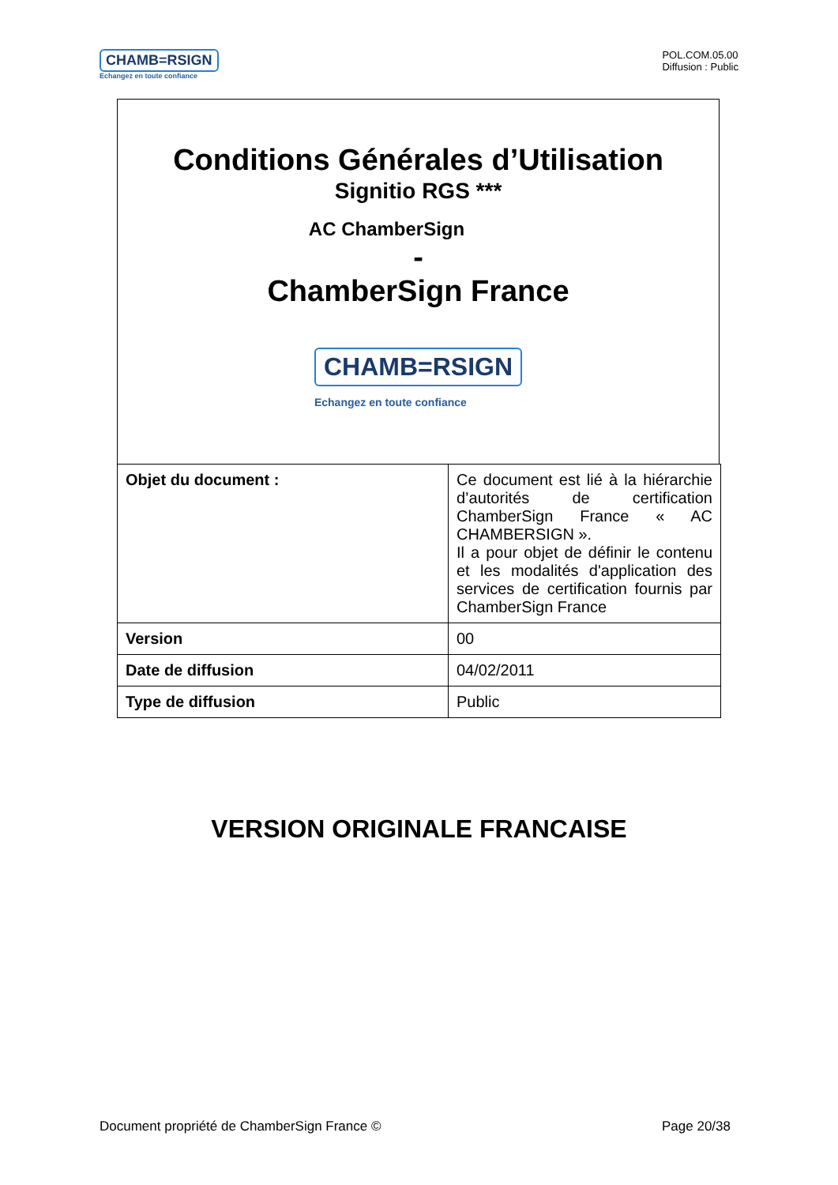CHAMB=RSIGN
Echangez en toute confiance
POL.COM.05.00
Diffusion : Public
Conditions Générales d’Utilisation
Signitio RGS ***
AC ChamberSign
-
ChamberSign France
CHAMB=RSIGN
Echangez en toute confiance
| Objet du document : | Ce document est lié à la hiérarchie d’autorités de certification ChamberSign France « AC CHAMBERSIGN ». Il a pour objet de définir le contenu et les modalités d'application des services de certification fournis par ChamberSign France |
| Version | 00 |
| Date de diffusion | 04/02/2011 |
| Type de diffusion | Public |
VERSION ORIGINALE FRANCAISE
Document propriété de ChamberSign France © Page 20/38